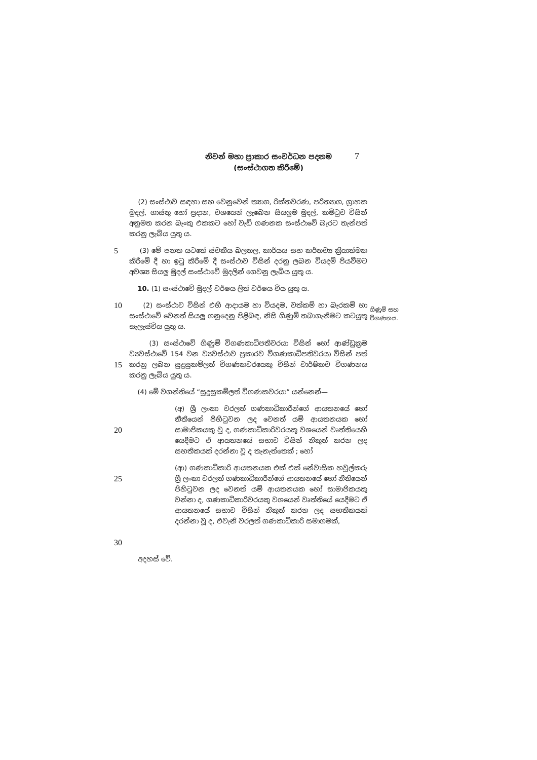නිවන් මහා ප්‍රාකාර සංවර්ධන පදනම
(සංස්ථාගත කිරීමේ)
7
(2) සංස්ථාව සඳහා සහ වෙනුවෙන් ත්‍යාග, රික්තවරණ, පරිත්‍යාග, ග්‍රාහක මුදල්, ගාස්තු හෝ ප්‍රදාන, වශයෙන් ලැබෙන සියලුම මුදල්, කමිටුව විසින් අනුමත කරන බැංකු එකකට හෝ වැඩි ගණනක සංස්ථාවේ බැරට තැන්පත් කරනු ලැබිය යුතු ය.
5
(3) මේ පනත යටතේ ස්වකීය බලතල, කාර්යය සහ කර්තව්‍ය ක්‍රියාත්මක කිරීමේ දී හා ඉටු කිරීමේ දී සංස්ථාව විසින් දරනු ලබන වියදම් පියවීමට අවශ්‍ය සියලු මුදල් සංස්ථාවේ මුදලින් ගෙවනු ලැබිය යුතු ය.
10. (1) සංස්ථාවේ මුදල් වර්ෂය ලිත් වර්ෂය විය යුතු ය.
10
(2) සංස්ථාව විසින් එහි ආදායම හා වියදම, වත්කම් හා බැරකම් හා සංස්ථාවේ වෙනත් සියලු ගනුදෙනු පිළිබඳ, නිසි ගිණුම් තබාගැනීමට කටයුතු සැලැස්විය යුතු ය.
15
(3) සංස්ථාවේ ගිණුම් විගණකාධිපතිවරයා විසින් හෝ ආණ්ඩුක්‍රම ව්‍යවස්ථාවේ 154 වන ව්‍යවස්ථාව ප්‍රකාරව විගණකාධිපතිවරයා විසින් පත් කරනු ලබන සුදුසුකම්ලත් විගණකවරයෙකු විසින් වාර්ෂිකව විගණනය කරනු ලැබිය යුතු ය.
(4) මේ වගන්තියේ “සුදුසුකම්ලත් විගණකවරයා” යන්නෙන්—
20
(අ) ශ්‍රී ලංකා වරලත් ගණකාධිකාරීන්ගේ ආයතනයේ හෝ නීතියෙන් පිහිටුවන ලද වෙනත් යම් ආයතනයක හෝ සාමාජිකයකු වූ ද, ගණකාධිකාරිවරයකු වශයෙන් වෘත්තියෙහි යෙදීමට ඒ ආයතනයේ සභාව විසින් නිකුත් කරන ලද සහතිකයක් දරන්නා වූ ද තැනැත්තෙක් ; හෝ
25
30
(ආ) ගණකාධිකාරි ආයතනයක එක් එක් නේවාසික හවුල්කරු ශ්‍රී ලංකා වරලත් ගණකාධිකාරීන්ගේ ආයතනයේ හෝ නීතියෙන් පිහිටුවන ලද වෙනත් යම් ආයතනයක හෝ සාමාජිකයකු වන්නා ද, ගණකාධිකාරිවරයකු වශයෙන් වෘත්තියේ යෙදීමට ඒ ආයතනයේ සභාව විසින් නිකුත් කරන ලද සහතිකයක් දරන්නා වූ ද, එවැනි වරලත් ගණකාධිකාරි සමාගමක්,
අදහස් වේ.
ගිණුම් සහ
විගණනය.